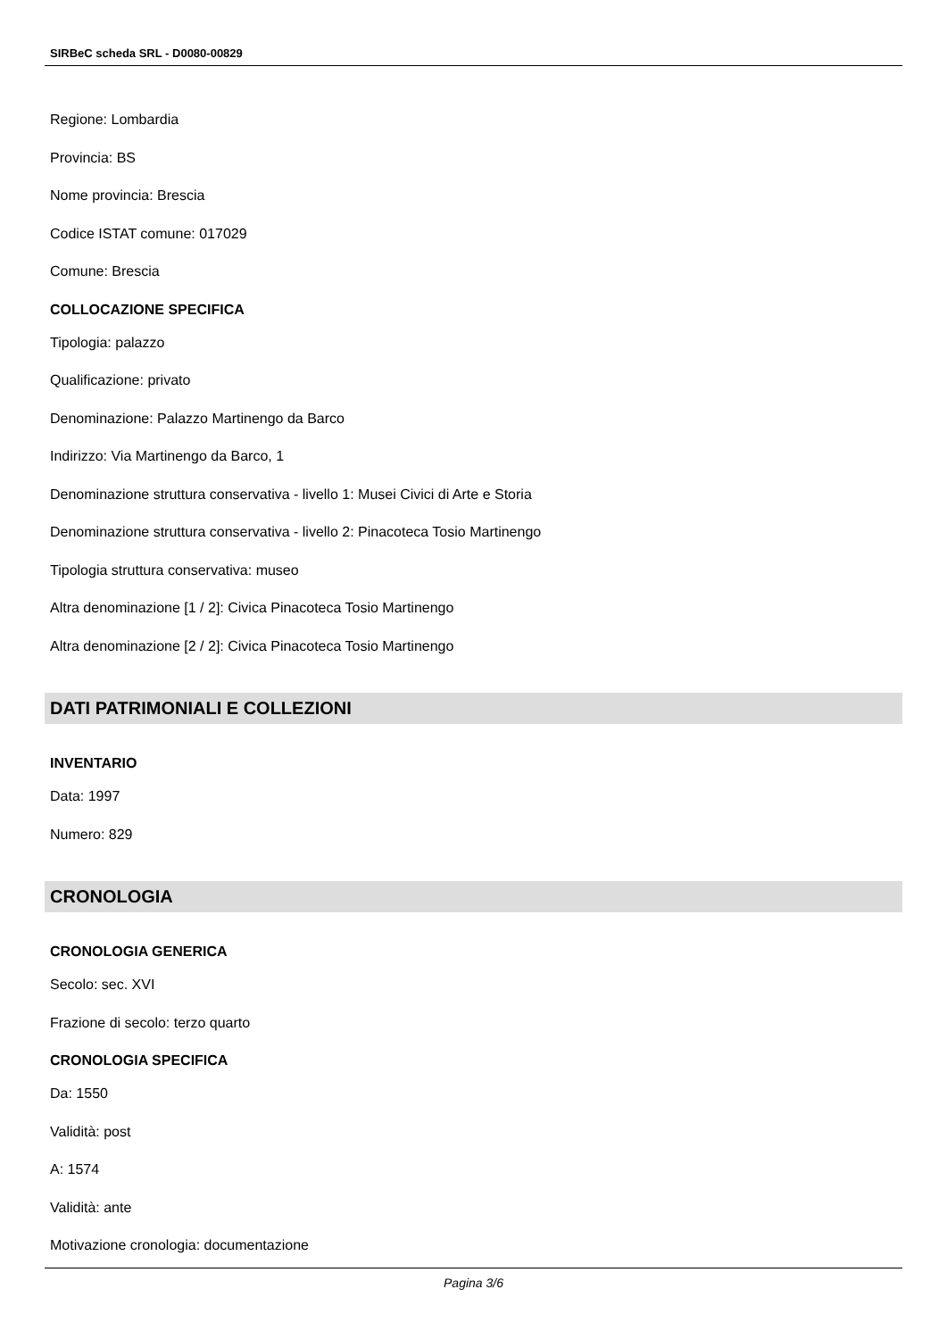SIRBeC scheda SRL - D0080-00829
Regione: Lombardia
Provincia: BS
Nome provincia: Brescia
Codice ISTAT comune: 017029
Comune: Brescia
COLLOCAZIONE SPECIFICA
Tipologia: palazzo
Qualificazione: privato
Denominazione: Palazzo Martinengo da Barco
Indirizzo: Via Martinengo da Barco, 1
Denominazione struttura conservativa - livello 1: Musei Civici di Arte e Storia
Denominazione struttura conservativa - livello 2: Pinacoteca Tosio Martinengo
Tipologia struttura conservativa: museo
Altra denominazione [1 / 2]: Civica Pinacoteca Tosio Martinengo
Altra denominazione [2 / 2]: Civica Pinacoteca Tosio Martinengo
DATI PATRIMONIALI E COLLEZIONI
INVENTARIO
Data: 1997
Numero: 829
CRONOLOGIA
CRONOLOGIA GENERICA
Secolo: sec. XVI
Frazione di secolo: terzo quarto
CRONOLOGIA SPECIFICA
Da: 1550
Validità: post
A: 1574
Validità: ante
Motivazione cronologia: documentazione
Pagina 3/6